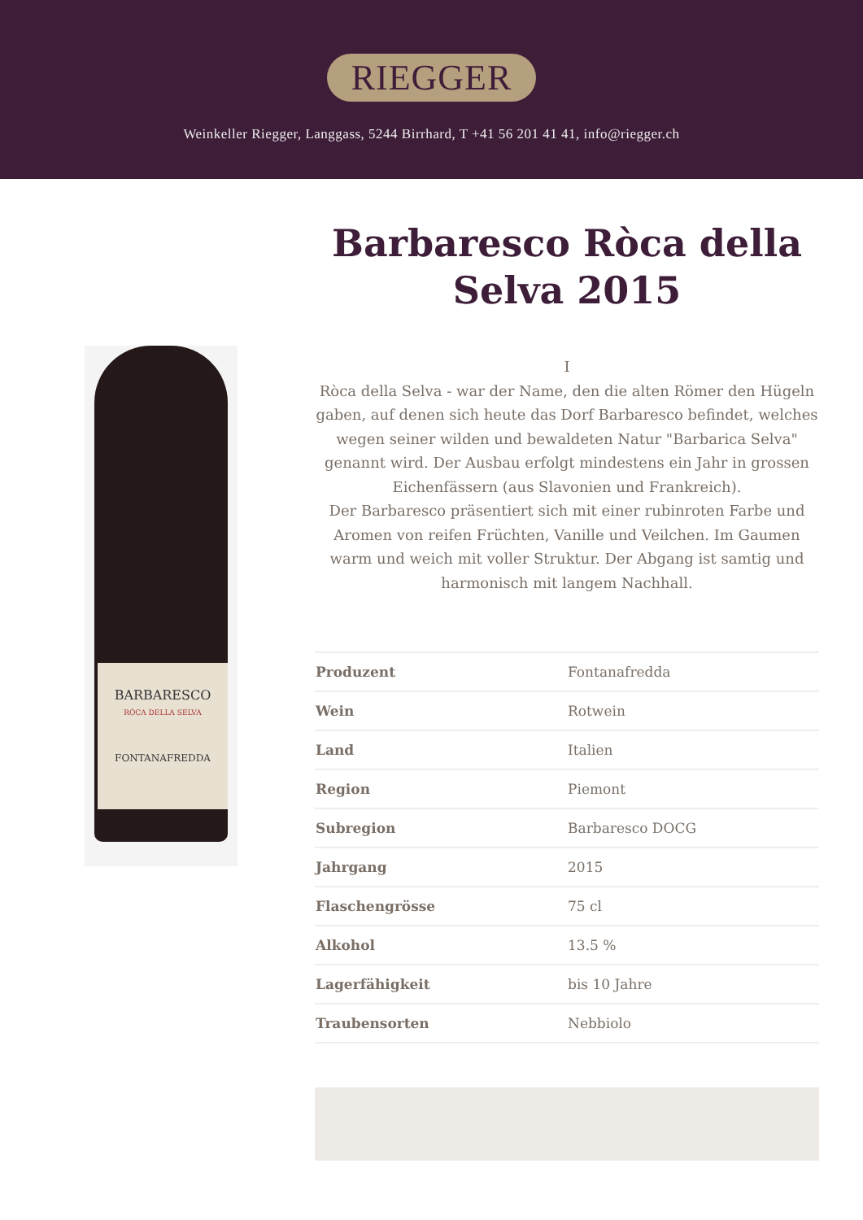RIEGGER
Weinkeller Riegger, Langgass, 5244 Birrhard, T +41 56 201 41 41, info@riegger.ch
BARBARESCO
RÒCA DELLA SELVA
FONTANAFREDDA
Barbaresco Ròca della Selva 2015
I
Ròca della Selva - war der Name, den die alten Römer den Hügeln gaben, auf denen sich heute das Dorf Barbaresco befindet, welches wegen seiner wilden und bewaldeten Natur "Barbarica Selva" genannt wird. Der Ausbau erfolgt mindestens ein Jahr in grossen Eichenfässern (aus Slavonien und Frankreich).
Der Barbaresco präsentiert sich mit einer rubinroten Farbe und Aromen von reifen Früchten, Vanille und Veilchen. Im Gaumen warm und weich mit voller Struktur. Der Abgang ist samtig und harmonisch mit langem Nachhall.
| Produzent | Fontanafredda |
| Wein | Rotwein |
| Land | Italien |
| Region | Piemont |
| Subregion | Barbaresco DOCG |
| Jahrgang | 2015 |
| Flaschengrösse | 75 cl |
| Alkohol | 13.5 % |
| Lagerfähigkeit | bis 10 Jahre |
| Traubensorten | Nebbiolo |